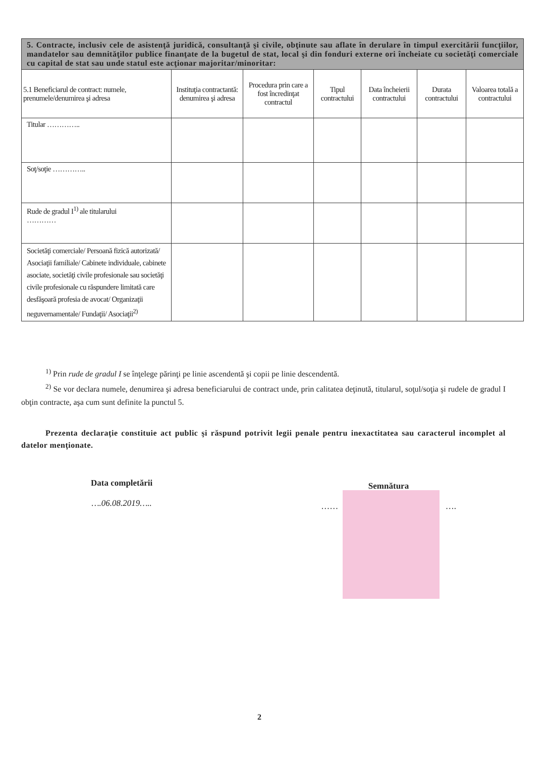| 5. Contracte, inclusiv cele de asistenţă juridică, consultanţă şi civile, obţinute sau aflate în derulare în timpul exercitării funcţiilor, mandatelor sau demnităţilor publice finanţate de la bugetul de stat, local şi din fonduri externe ori încheiate cu societăţi comerciale cu capital de stat sau unde statul este acţionar majoritar/minoritar: | | | | | | |
| 5.1 Beneficiarul de contract: numele, prenumele/denumirea şi adresa | Instituţia contractantă: denumirea şi adresa | Procedura prin care a fost încredinţat contractul | Tipul contractului | Data încheierii contractului | Durata contractului | Valoarea totală a contractului |
| Titular ………….. | | | | | | |
| Soţ/soţie ………….. | | | | | | |
| Rude de gradul I<sup>1)</sup> ale titularului ………… | | | | | | |
| Societăţi comerciale/ Persoană fizică autorizată/ Asociaţii familiale/ Cabinete individuale, cabinete asociate, societăţi civile profesionale sau societăţi civile profesionale cu răspundere limitată care desfăşoară profesia de avocat/ Organizaţii neguvernamentale/ Fundaţii/ Asociaţii<sup>2)</sup> | | | | | | |
<sup>1)</sup> Prin rude de gradul I se înţelege părinţi pe linie ascendentă şi copii pe linie descendentă.
<sup>2)</sup> Se vor declara numele, denumirea şi adresa beneficiarului de contract unde, prin calitatea deţinută, titularul, soţul/soţia şi rudele de gradul I obţin contracte, aşa cum sunt definite la punctul 5.
Prezenta declaraţie constituie act public şi răspund potrivit legii penale pentru inexactitatea sau caracterul incomplet al datelor menţionate.
Data completării
….06.08.2019…..
Semnătura
…… ….
2